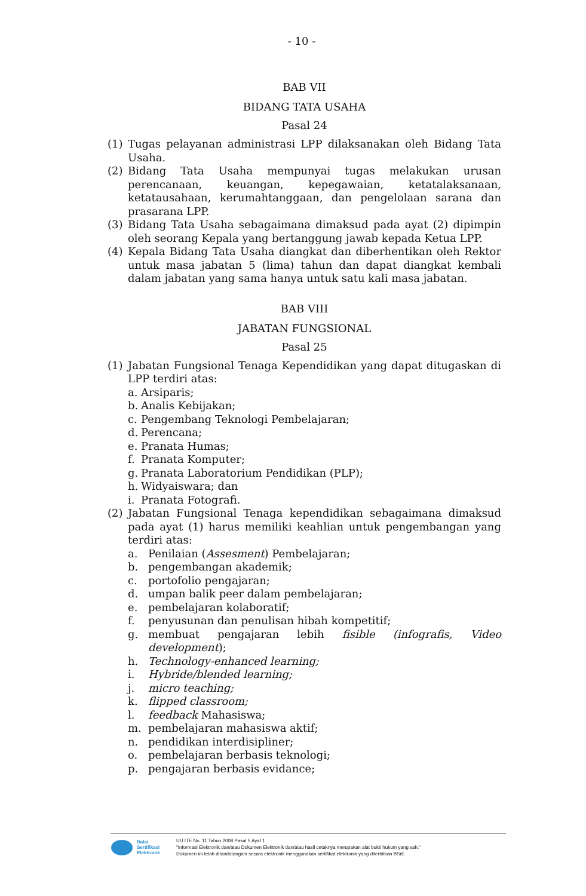- 10 -
BAB VII
BIDANG TATA USAHA
Pasal 24
(1) Tugas pelayanan administrasi LPP dilaksanakan oleh Bidang Tata Usaha.
(2) Bidang Tata Usaha mempunyai tugas melakukan urusan perencanaan, keuangan, kepegawaian, ketatalaksanaan, ketatausahaan, kerumahtanggaan, dan pengelolaan sarana dan prasarana LPP.
(3) Bidang Tata Usaha sebagaimana dimaksud pada ayat (2) dipimpin oleh seorang Kepala yang bertanggung jawab kepada Ketua LPP.
(4) Kepala Bidang Tata Usaha diangkat dan diberhentikan oleh Rektor untuk masa jabatan 5 (lima) tahun dan dapat diangkat kembali dalam jabatan yang sama hanya untuk satu kali masa jabatan.
BAB VIII
JABATAN FUNGSIONAL
Pasal 25
(1) Jabatan Fungsional Tenaga Kependidikan yang dapat ditugaskan di LPP terdiri atas:
a. Arsiparis;
b. Analis Kebijakan;
c. Pengembang Teknologi Pembelajaran;
d. Perencana;
e. Pranata Humas;
f. Pranata Komputer;
g. Pranata Laboratorium Pendidikan (PLP);
h. Widyaiswara; dan
i. Pranata Fotografi.
(2) Jabatan Fungsional Tenaga kependidikan sebagaimana dimaksud pada ayat (1) harus memiliki keahlian untuk pengembangan yang terdiri atas:
a. Penilaian (Assesment) Pembelajaran;
b. pengembangan akademik;
c. portofolio pengajaran;
d. umpan balik peer dalam pembelajaran;
e. pembelajaran kolaboratif;
f. penyusunan dan penulisan hibah kompetitif;
g. membuat pengajaran lebih fisible (infografis, Video development);
h. Technology-enhanced learning;
i. Hybride/blended learning;
j. micro teaching;
k. flipped classroom;
l. feedback Mahasiswa;
m. pembelajaran mahasiswa aktif;
n. pendidikan interdisipliner;
o. pembelajaran berbasis teknologi;
p. pengajaran berbasis evidance;
Balai
Sertifikasi
Elektronik
UU ITE No. 11 Tahun 2008 Pasal 5 Ayat 1
"Informasi Elektronik dan/atau Dokumen Elektronik dan/atau hasil cetaknya merupakan alat bukti hukum yang sah."
Dokumen ini telah ditandatangani secara elektronik menggunakan sertifikat elektronik yang diterbitkan BSrE